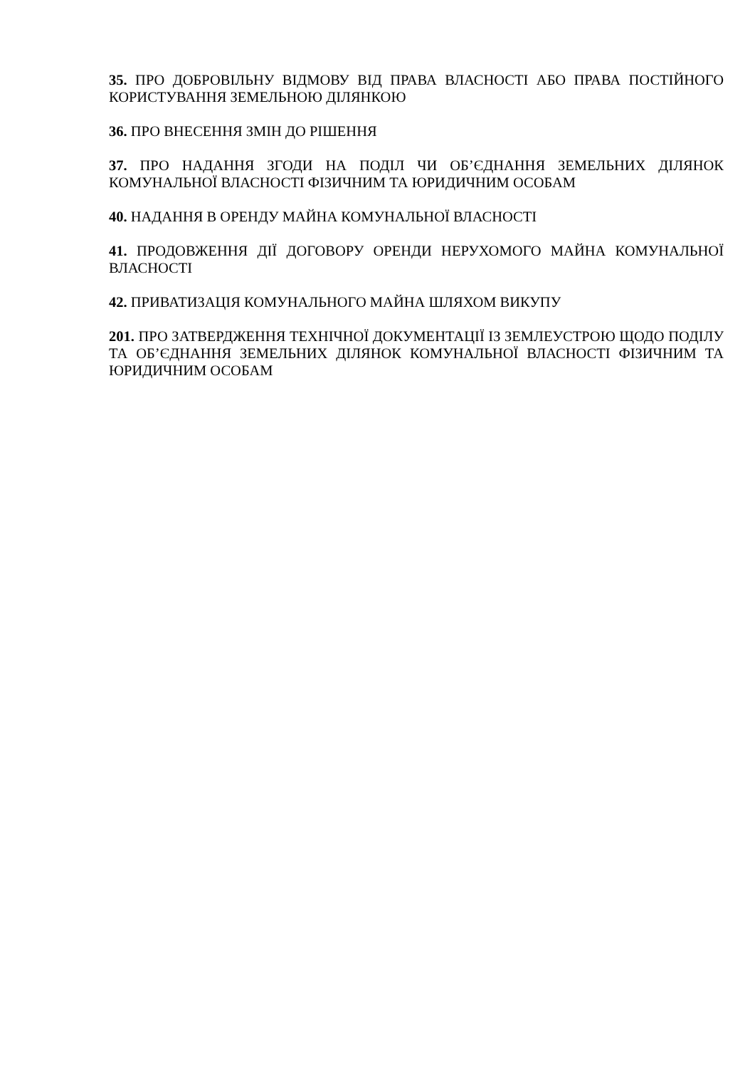35. ПРО ДОБРОВІЛЬНУ ВІДМОВУ ВІД ПРАВА ВЛАСНОСТІ АБО ПРАВА ПОСТІЙНОГО КОРИСТУВАННЯ ЗЕМЕЛЬНОЮ ДІЛЯНКОЮ
36. ПРО ВНЕСЕННЯ ЗМІН ДО РІШЕННЯ
37. ПРО НАДАННЯ ЗГОДИ НА ПОДІЛ ЧИ ОБ’ЄДНАННЯ ЗЕМЕЛЬНИХ ДІЛЯНОК КОМУНАЛЬНОЇ ВЛАСНОСТІ ФІЗИЧНИМ ТА ЮРИДИЧНИМ ОСОБАМ
40. НАДАННЯ В ОРЕНДУ МАЙНА КОМУНАЛЬНОЇ ВЛАСНОСТІ
41. ПРОДОВЖЕННЯ ДІЇ ДОГОВОРУ ОРЕНДИ НЕРУХОМОГО МАЙНА КОМУНАЛЬНОЇ ВЛАСНОСТІ
42. ПРИВАТИЗАЦІЯ КОМУНАЛЬНОГО МАЙНА ШЛЯХОМ ВИКУПУ
201. ПРО ЗАТВЕРДЖЕННЯ ТЕХНІЧНОЇ ДОКУМЕНТАЦІЇ ІЗ ЗЕМЛЕУСТРОЮ ЩОДО ПОДІЛУ ТА ОБ’ЄДНАННЯ ЗЕМЕЛЬНИХ ДІЛЯНОК КОМУНАЛЬНОЇ ВЛАСНОСТІ ФІЗИЧНИМ ТА ЮРИДИЧНИМ ОСОБАМ